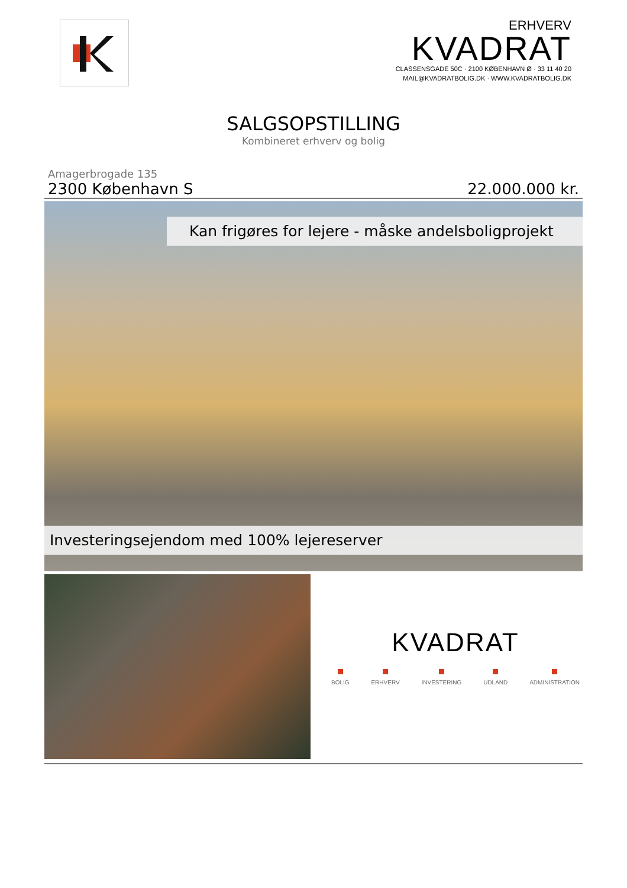ERHVERV
KVADRAT
CLASSENSGADE 50C · 2100 KØBENHAVN Ø · 33 11 40 20
MAIL@KVADRATBOLIG.DK · WWW.KVADRATBOLIG.DK
SALGSOPSTILLING
Kombineret erhverv og bolig
Amagerbrogade 135
2300 København S 22.000.000 kr.
Kan frigøres for lejere - måske andelsboligprojekt
Investeringsejendom med 100% lejereserver
KVADRAT
BOLIG ERHVERV INVESTERING UDLAND ADMINISTRATION